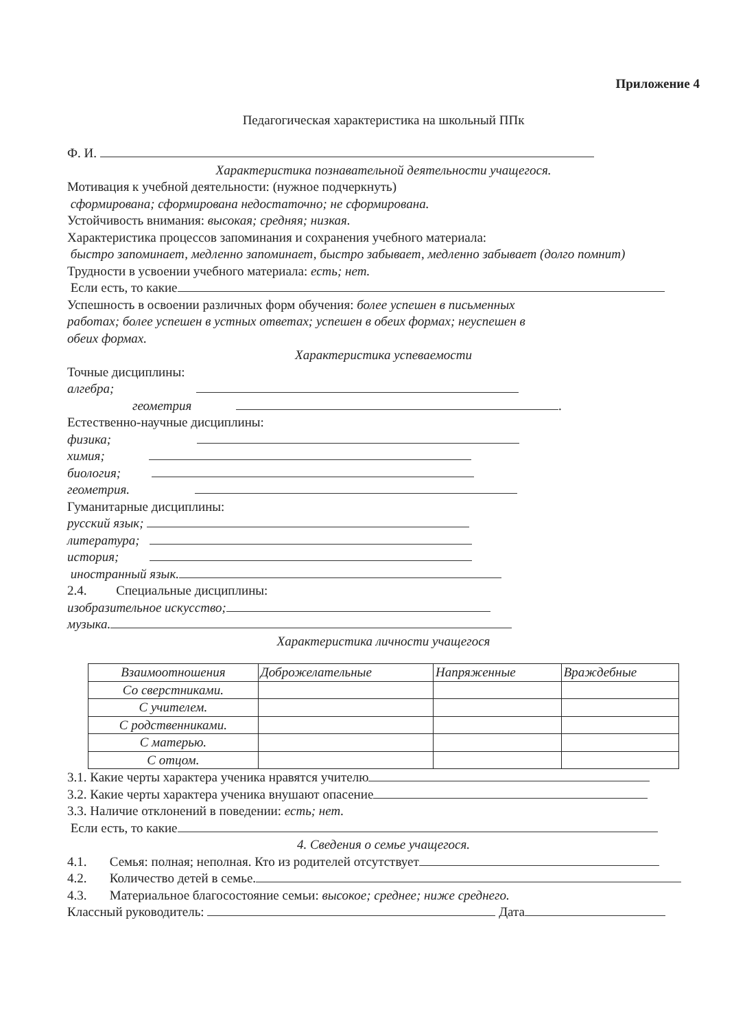Приложение 4
Педагогическая характеристика на школьный ППк
Ф. И.
Характеристика познавательной деятельности учащегося.
Мотивация к учебной деятельности: (нужное подчеркнуть)
сформирована; сформирована недостаточно; не сформирована.
Устойчивость внимания: высокая; средняя; низкая.
Характеристика процессов запоминания и сохранения учебного материала:
быстро запоминает, медленно запоминает, быстро забывает, медленно забывает (долго помнит)
Трудности в усвоении учебного материала: есть; нет.
Если есть, то какие
Успешность в освоении различных форм обучения: более успешен в письменных
работах; более успешен в устных ответах; успешен в обеих формах; неуспешен в
обеих формах.
Характеристика успеваемости
Точные дисциплины:
алгебра;
геометрия .
Естественно-научные дисциплины:
физика;
химия;
биология;
геометрия.
Гуманитарные дисциплины:
русский язык;
литература;
история;
иностранный язык.
2.4. Специальные дисциплины:
изобразительное искусство;
музыка.
Характеристика личности учащегося
| Взаимоотношения | Доброжелательные | Напряженные | Враждебные |
| Со сверстниками. | | | |
| С учителем. | | | |
| С родственниками. | | | |
| С матерью. | | | |
| С отцом. | | | |
3.1. Какие черты характера ученика нравятся учителю
3.2. Какие черты характера ученика внушают опасение
3.3. Наличие отклонений в поведении: есть; нет.
Если есть, то какие
4. Сведения о семье учащегося.
4.1. Семья: полная; неполная. Кто из родителей отсутствует
4.2. Количество детей в семье.
4.3. Материальное благосостояние семьи: высокое; среднее; ниже среднего.
Классный руководитель: Дата